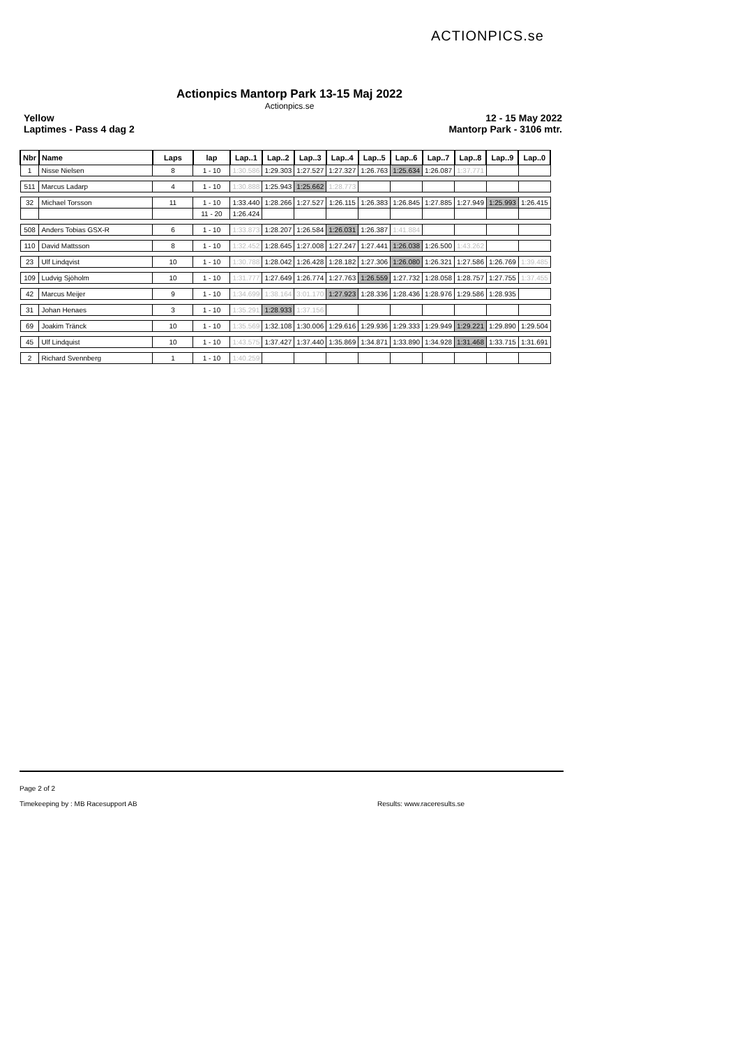ACTIONPICS.se
Actionpics Mantorp Park 13-15 Maj 2022
Actionpics.se
Yellow
Laptimes - Pass 4 dag 2
12 - 15 May 2022
Mantorp Park - 3106 mtr.
| Nbr | Name | Laps | lap | Lap..1 | Lap..2 | Lap..3 | Lap..4 | Lap..5 | Lap..6 | Lap..7 | Lap..8 | Lap..9 | Lap..0 |
| --- | --- | --- | --- | --- | --- | --- | --- | --- | --- | --- | --- | --- | --- |
| 1 | Nisse Nielsen | 8 | 1 - 10 | 1:30.586 | 1:29.303 | 1:27.527 | 1:27.327 | 1:26.763 | 1:25.634 | 1:26.087 | 1:37.771 | | |
| 511 | Marcus Ladarp | 4 | 1 - 10 | 1:30.888 | 1:25.943 | 1:25.662 | 1:28.773 | | | | | | |
| 32 | Michael Torsson | 11 | 1 - 10 | 1:33.440 | 1:28.266 | 1:27.527 | 1:26.115 | 1:26.383 | 1:26.845 | 1:27.885 | 1:27.949 | 1:25.993 | 1:26.415 |
| | | | 11 - 20 | 1:26.424 | | | | | | | | | |
| 508 | Anders Tobias GSX-R | 6 | 1 - 10 | 1:33.873 | 1:28.207 | 1:26.584 | 1:26.031 | 1:26.387 | 1:41.884 | | | | |
| 110 | David Mattsson | 8 | 1 - 10 | 1:32.452 | 1:28.645 | 1:27.008 | 1:27.247 | 1:27.441 | 1:26.038 | 1:26.500 | 1:43.262 | | |
| 23 | Ulf Lindqvist | 10 | 1 - 10 | 1:30.788 | 1:28.042 | 1:26.428 | 1:28.182 | 1:27.306 | 1:26.080 | 1:26.321 | 1:27.586 | 1:26.769 | 1:39.485 |
| 109 | Ludvig Sjöholm | 10 | 1 - 10 | 1:31.777 | 1:27.649 | 1:26.774 | 1:27.763 | 1:26.559 | 1:27.732 | 1:28.058 | 1:28.757 | 1:27.755 | 1:37.455 |
| 42 | Marcus Meijer | 9 | 1 - 10 | 1:34.699 | 1:38.164 | 3:01.170 | 1:27.923 | 1:28.336 | 1:28.436 | 1:28.976 | 1:29.586 | 1:28.935 | |
| 31 | Johan Henaes | 3 | 1 - 10 | 1:35.291 | 1:28.933 | 1:37.156 | | | | | | | |
| 69 | Joakim Tränck | 10 | 1 - 10 | 1:35.569 | 1:32.108 | 1:30.006 | 1:29.616 | 1:29.936 | 1:29.333 | 1:29.949 | 1:29.221 | 1:29.890 | 1:29.504 |
| 45 | Ulf Lindquist | 10 | 1 - 10 | 1:43.575 | 1:37.427 | 1:37.440 | 1:35.869 | 1:34.871 | 1:33.890 | 1:34.928 | 1:31.468 | 1:33.715 | 1:31.691 |
| 2 | Richard Svennberg | 1 | 1 - 10 | 1:40.259 | | | | | | | | | |
Page 2 of 2
Timekeeping by : MB Racesupport AB Results: www.raceresults.se